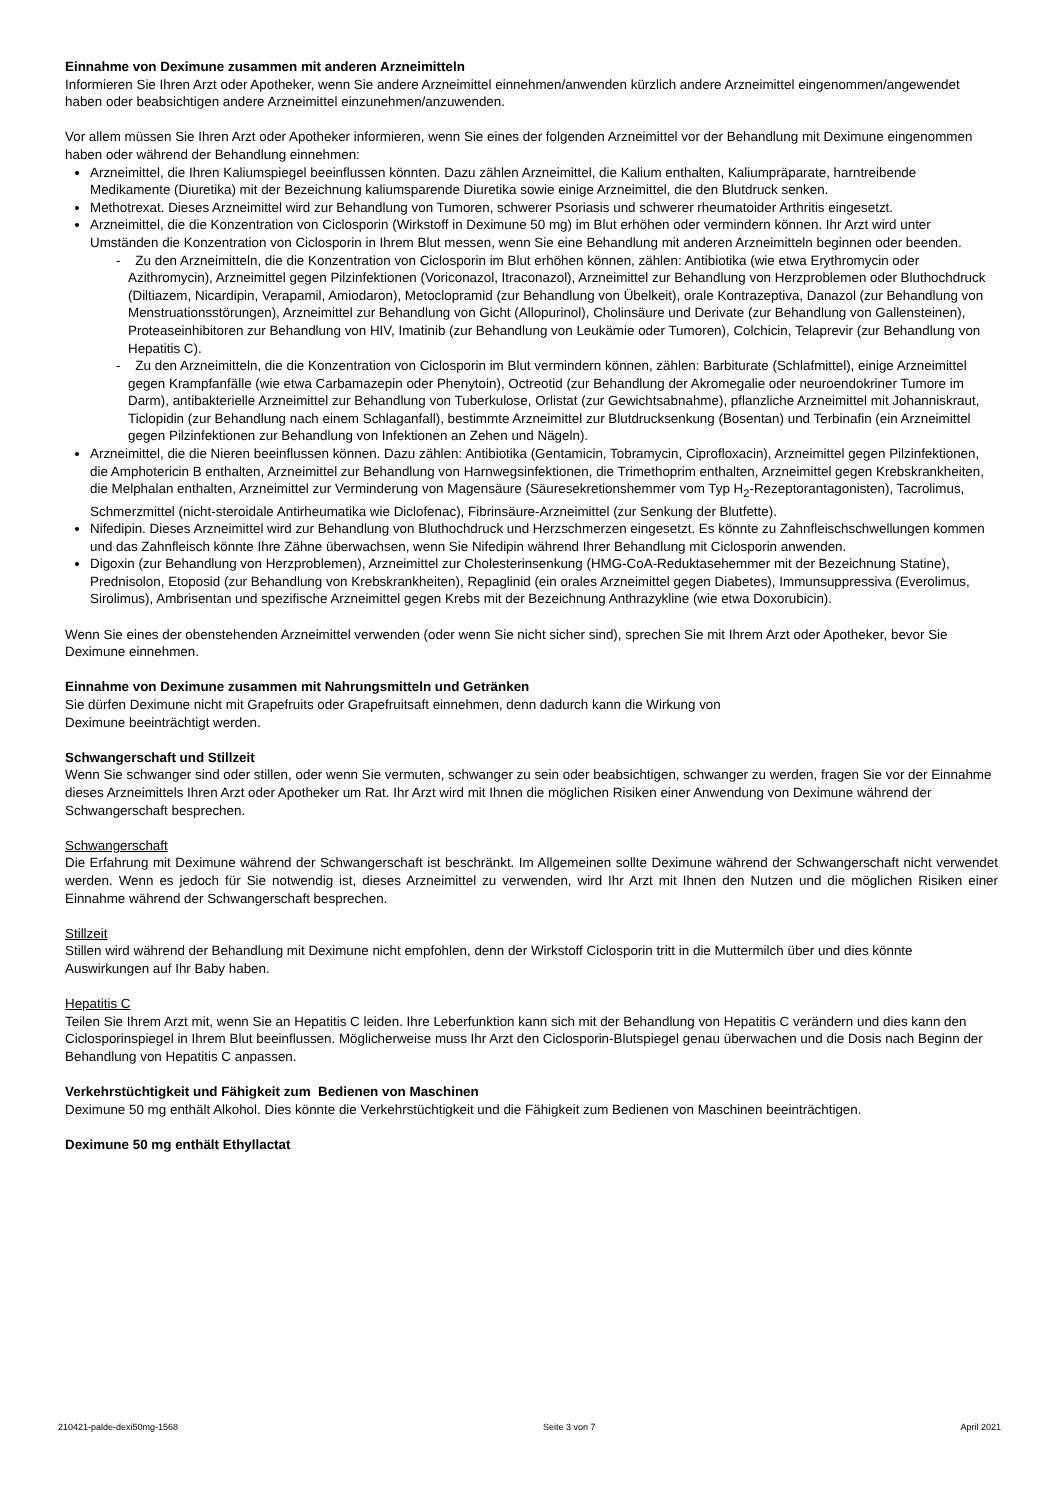Einnahme von Deximune zusammen mit anderen Arzneimitteln
Informieren Sie Ihren Arzt oder Apotheker, wenn Sie andere Arzneimittel einnehmen/anwenden kürzlich andere Arzneimittel eingenommen/angewendet haben oder beabsichtigen andere Arzneimittel einzunehmen/anzuwenden.
Vor allem müssen Sie Ihren Arzt oder Apotheker informieren, wenn Sie eines der folgenden Arzneimittel vor der Behandlung mit Deximune eingenommen haben oder während der Behandlung einnehmen:
Arzneimittel, die Ihren Kaliumspiegel beeinflussen könnten. Dazu zählen Arzneimittel, die Kalium enthalten, Kaliumpräparate, harntreibende Medikamente (Diuretika) mit der Bezeichnung kaliumsparende Diuretika sowie einige Arzneimittel, die den Blutdruck senken.
Methotrexat. Dieses Arzneimittel wird zur Behandlung von Tumoren, schwerer Psoriasis und schwerer rheumatoider Arthritis eingesetzt.
Arzneimittel, die die Konzentration von Ciclosporin (Wirkstoff in Deximune 50 mg) im Blut erhöhen oder vermindern können. Ihr Arzt wird unter Umständen die Konzentration von Ciclosporin in Ihrem Blut messen, wenn Sie eine Behandlung mit anderen Arzneimitteln beginnen oder beenden.
- Zu den Arzneimitteln, die die Konzentration von Ciclosporin im Blut erhöhen können, zählen: Antibiotika (wie etwa Erythromycin oder Azithromycin), Arzneimittel gegen Pilzinfektionen (Voriconazol, Itraconazol), Arzneimittel zur Behandlung von Herzproblemen oder Bluthochdruck (Diltiazem, Nicardipin, Verapamil, Amiodaron), Metoclopramid (zur Behandlung von Übelkeit), orale Kontrazeptiva, Danazol (zur Behandlung von Menstruationsstörungen), Arzneimittel zur Behandlung von Gicht (Allopurinol), Cholinsäure und Derivate (zur Behandlung von Gallensteinen), Proteaseinhibitoren zur Behandlung von HIV, Imatinib (zur Behandlung von Leukämie oder Tumoren), Colchicin, Telaprevir (zur Behandlung von Hepatitis C).
- Zu den Arzneimitteln, die die Konzentration von Ciclosporin im Blut vermindern können, zählen: Barbiturate (Schlafmittel), einige Arzneimittel gegen Krampfanfälle (wie etwa Carbamazepin oder Phenytoin), Octreotid (zur Behandlung der Akromegalie oder neuroendokriner Tumore im Darm), antibakterielle Arzneimittel zur Behandlung von Tuberkulose, Orlistat (zur Gewichtsabnahme), pflanzliche Arzneimittel mit Johanniskraut, Ticlopidin (zur Behandlung nach einem Schlaganfall), bestimmte Arzneimittel zur Blutdrucksenkung (Bosentan) und Terbinafin (ein Arzneimittel gegen Pilzinfektionen zur Behandlung von Infektionen an Zehen und Nägeln).
Arzneimittel, die die Nieren beeinflussen können. Dazu zählen: Antibiotika (Gentamicin, Tobramycin, Ciprofloxacin), Arzneimittel gegen Pilzinfektionen, die Amphotericin B enthalten, Arzneimittel zur Behandlung von Harnwegsinfektionen, die Trimethoprim enthalten, Arzneimittel gegen Krebskrankheiten, die Melphalan enthalten, Arzneimittel zur Verminderung von Magensäure (Säuresekretionshemmer vom Typ H<sub>2</sub>-Rezeptorantagonisten), Tacrolimus, Schmerzmittel (nicht-steroidale Antirheumatika wie Diclofenac), Fibrinsäure-Arzneimittel (zur Senkung der Blutfette).
Nifedipin. Dieses Arzneimittel wird zur Behandlung von Bluthochdruck und Herzschmerzen eingesetzt. Es könnte zu Zahnfleischschwellungen kommen und das Zahnfleisch könnte Ihre Zähne überwachsen, wenn Sie Nifedipin während Ihrer Behandlung mit Ciclosporin anwenden.
Digoxin (zur Behandlung von Herzproblemen), Arzneimittel zur Cholesterinsenkung (HMG-CoA-Reduktasehemmer mit der Bezeichnung Statine), Prednisolon, Etoposid (zur Behandlung von Krebskrankheiten), Repaglinid (ein orales Arzneimittel gegen Diabetes), Immunsuppressiva (Everolimus, Sirolimus), Ambrisentan und spezifische Arzneimittel gegen Krebs mit der Bezeichnung Anthrazykline (wie etwa Doxorubicin).
Wenn Sie eines der obenstehenden Arzneimittel verwenden (oder wenn Sie nicht sicher sind), sprechen Sie mit Ihrem Arzt oder Apotheker, bevor Sie Deximune einnehmen.
Einnahme von Deximune zusammen mit Nahrungsmitteln und Getränken
Sie dürfen Deximune nicht mit Grapefruits oder Grapefruitsaft einnehmen, denn dadurch kann die Wirkung von
Deximune beeinträchtigt werden.
Schwangerschaft und Stillzeit
Wenn Sie schwanger sind oder stillen, oder wenn Sie vermuten, schwanger zu sein oder beabsichtigen, schwanger zu werden, fragen Sie vor der Einnahme dieses Arzneimittels Ihren Arzt oder Apotheker um Rat. Ihr Arzt wird mit Ihnen die möglichen Risiken einer Anwendung von Deximune während der Schwangerschaft besprechen.
Schwangerschaft
Die Erfahrung mit Deximune während der Schwangerschaft ist beschränkt. Im Allgemeinen sollte Deximune während der Schwangerschaft nicht verwendet werden. Wenn es jedoch für Sie notwendig ist, dieses Arzneimittel zu verwenden, wird Ihr Arzt mit Ihnen den Nutzen und die möglichen Risiken einer Einnahme während der Schwangerschaft besprechen.
Stillzeit
Stillen wird während der Behandlung mit Deximune nicht empfohlen, denn der Wirkstoff Ciclosporin tritt in die Muttermilch über und dies könnte Auswirkungen auf Ihr Baby haben.
Hepatitis C
Teilen Sie Ihrem Arzt mit, wenn Sie an Hepatitis C leiden. Ihre Leberfunktion kann sich mit der Behandlung von Hepatitis C verändern und dies kann den Ciclosporinspiegel in Ihrem Blut beeinflussen. Möglicherweise muss Ihr Arzt den Ciclosporin-Blutspiegel genau überwachen und die Dosis nach Beginn der Behandlung von Hepatitis C anpassen.
Verkehrstüchtigkeit und Fähigkeit zum Bedienen von Maschinen
Deximune 50 mg enthält Alkohol. Dies könnte die Verkehrstüchtigkeit und die Fähigkeit zum Bedienen von Maschinen beeinträchtigen.
Deximune 50 mg enthält Ethyllactat
210421-palde-dexi50mg-1568 Seite 3 von 7 April 2021